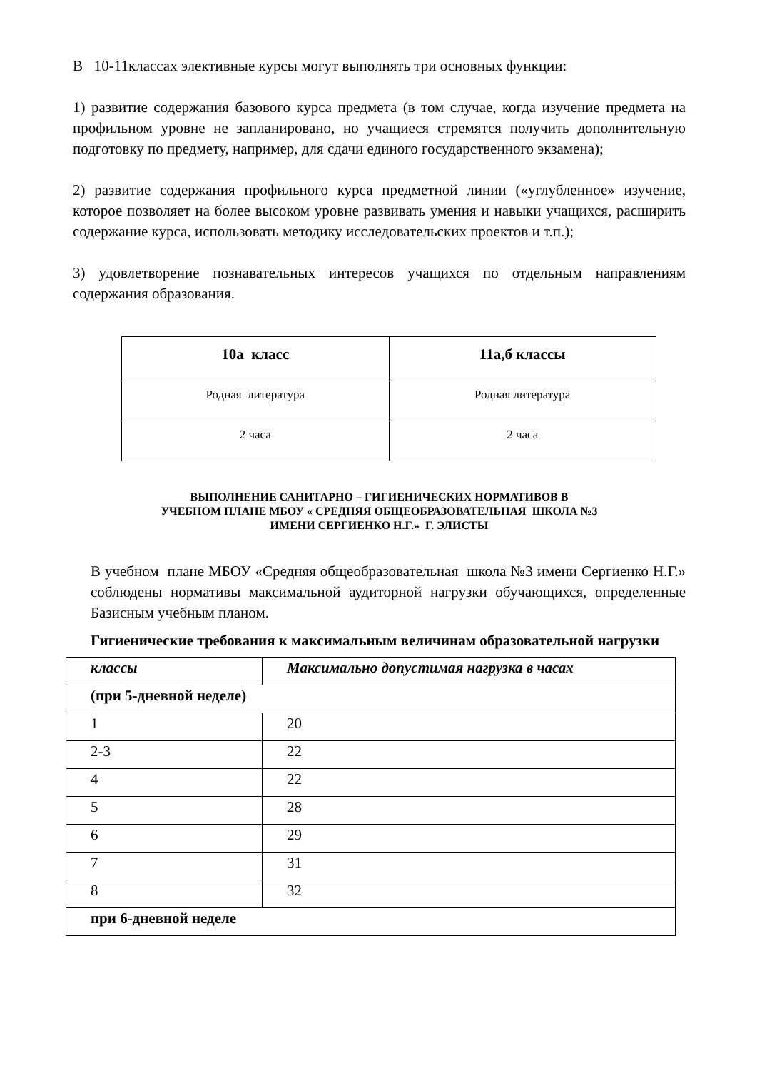В 10-11классах элективные курсы могут выполнять три основных функции:
1) развитие содержания базового курса предмета (в том случае, когда изучение предмета на профильном уровне не запланировано, но учащиеся стремятся получить дополнительную подготовку по предмету, например, для сдачи единого государственного экзамена);
2) развитие содержания профильного курса предметной линии («углубленное» изучение, которое позволяет на более высоком уровне развивать умения и навыки учащихся, расширить содержание курса, использовать методику исследовательских проектов и т.п.);
3) удовлетворение познавательных интересов учащихся по отдельным направлениям содержания образования.
| 10а класс | 11а,б классы |
| Родная литература | Родная литература |
| 2 часа | 2 часа |
ВЫПОЛНЕНИЕ САНИТАРНО – ГИГИЕНИЧЕСКИХ НОРМАТИВОВ В
УЧЕБНОМ ПЛАНЕ МБОУ « СРЕДНЯЯ ОБЩЕОБРАЗОВАТЕЛЬНАЯ ШКОЛА №3
ИМЕНИ СЕРГИЕНКО Н.Г.» Г. ЭЛИСТЫ
В учебном плане МБОУ «Средняя общеобразовательная школа №3 имени Сергиенко Н.Г.» соблюдены нормативы максимальной аудиторной нагрузки обучающихся, определенные Базисным учебным планом.
Гигиенические требования к максимальным величинам образовательной нагрузки
| классы | Максимально допустимая нагрузка в часах |
| (при 5-дневной неделе) | |
| 1 | 20 |
| 2-3 | 22 |
| 4 | 22 |
| 5 | 28 |
| 6 | 29 |
| 7 | 31 |
| 8 | 32 |
| при 6-дневной неделе | |